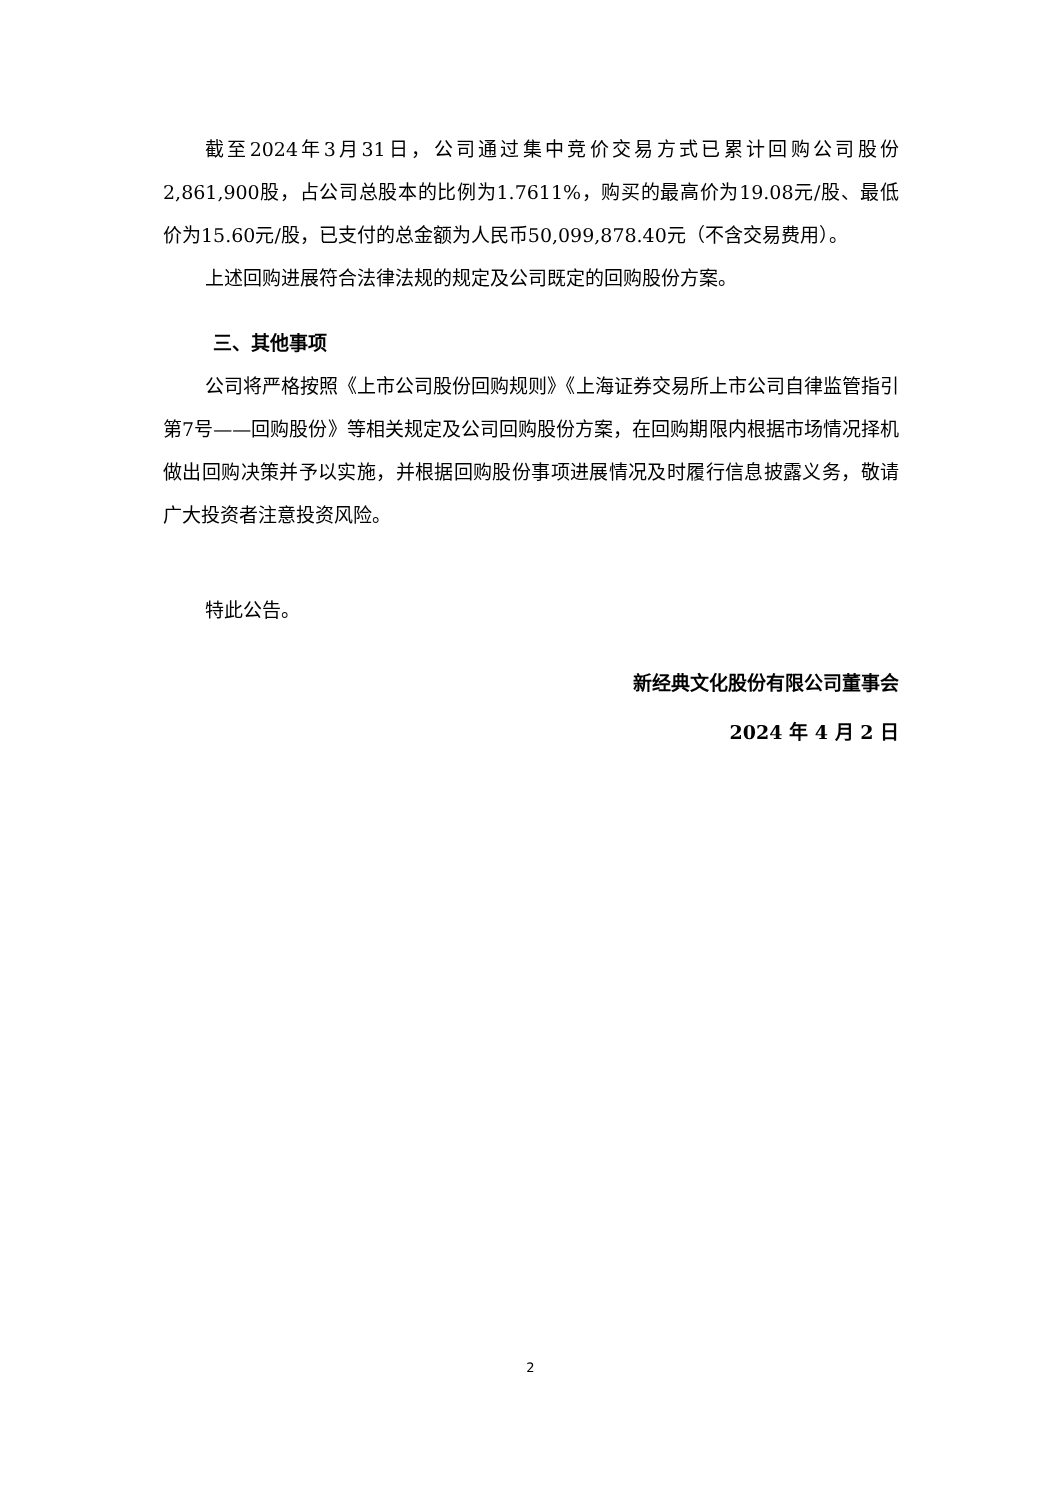截至2024年3月31日，公司通过集中竞价交易方式已累计回购公司股份2,861,900股，占公司总股本的比例为1.7611%，购买的最高价为19.08元/股、最低价为15.60元/股，已支付的总金额为人民币50,099,878.40元（不含交易费用）。
上述回购进展符合法律法规的规定及公司既定的回购股份方案。
三、其他事项
公司将严格按照《上市公司股份回购规则》《上海证券交易所上市公司自律监管指引第7号——回购股份》等相关规定及公司回购股份方案，在回购期限内根据市场情况择机做出回购决策并予以实施，并根据回购股份事项进展情况及时履行信息披露义务，敬请广大投资者注意投资风险。
特此公告。
新经典文化股份有限公司董事会
2024 年 4 月 2 日
2